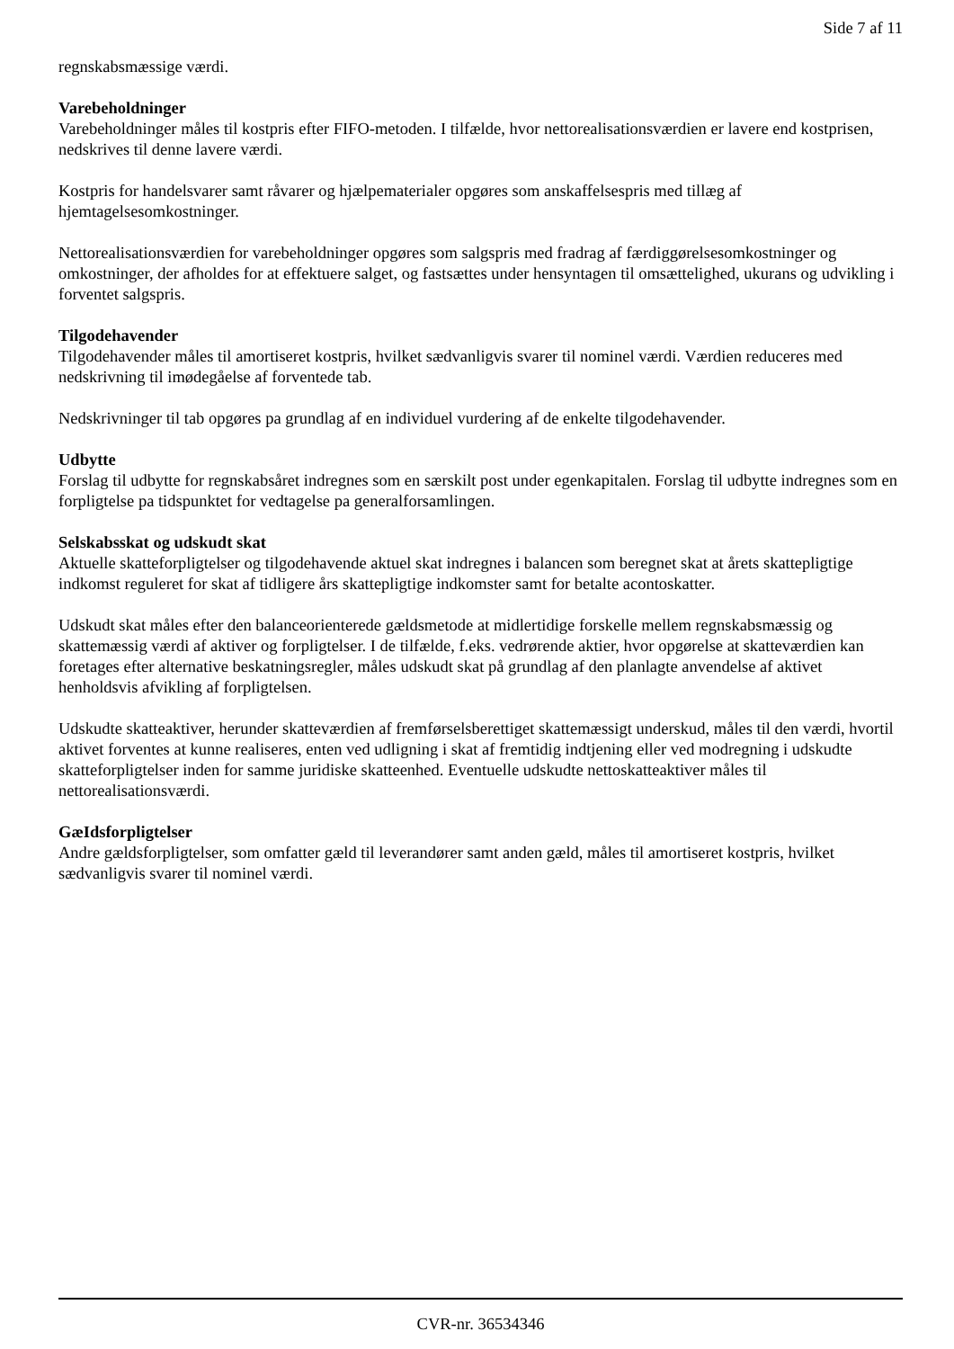Side 7 af 11
regnskabsmæssige værdi.
Varebeholdninger
Varebeholdninger måles til kostpris efter FIFO-metoden. I tilfælde, hvor nettorealisationsværdien er lavere end kostprisen, nedskrives til denne lavere værdi.
Kostpris for handelsvarer samt råvarer og hjælpematerialer opgøres som anskaffelsespris med tillæg af hjemtagelsesomkostninger.
Nettorealisationsværdien for varebeholdninger opgøres som salgspris med fradrag af færdiggørelsesomkostninger og omkostninger, der afholdes for at effektuere salget, og fastsættes under hensyntagen til omsættelighed, ukurans og udvikling i forventet salgspris.
Tilgodehavender
Tilgodehavender måles til amortiseret kostpris, hvilket sædvanligvis svarer til nominel værdi. Værdien reduceres med nedskrivning til imødegåelse af forventede tab.
Nedskrivninger til tab opgøres pa grundlag af en individuel vurdering af de enkelte tilgodehavender.
Udbytte
Forslag til udbytte for regnskabsåret indregnes som en særskilt post under egenkapitalen. Forslag til udbytte indregnes som en forpligtelse pa tidspunktet for vedtagelse pa generalforsamlingen.
Selskabsskat og udskudt skat
Aktuelle skatteforpligtelser og tilgodehavende aktuel skat indregnes i balancen som beregnet skat at årets skattepligtige indkomst reguleret for skat af tidligere års skattepligtige indkomster samt for betalte acontoskatter.
Udskudt skat måles efter den balanceorienterede gældsmetode at midlertidige forskelle mellem regnskabsmæssig og skattemæssig værdi af aktiver og forpligtelser. I de tilfælde, f.eks. vedrørende aktier, hvor opgørelse at skatteværdien kan foretages efter alternative beskatningsregler, måles udskudt skat på grundlag af den planlagte anvendelse af aktivet henholdsvis afvikling af forpligtelsen.
Udskudte skatteaktiver, herunder skatteværdien af fremførselsberettiget skattemæssigt underskud, måles til den værdi, hvortil aktivet forventes at kunne realiseres, enten ved udligning i skat af fremtidig indtjening eller ved modregning i udskudte skatteforpligtelser inden for samme juridiske skatteenhed. Eventuelle udskudte nettoskatteaktiver måles til nettorealisationsværdi.
GæIdsforpligtelser
Andre gældsforpligtelser, som omfatter gæld til leverandører samt anden gæld, måles til amortiseret kostpris, hvilket sædvanligvis svarer til nominel værdi.
CVR-nr. 36534346